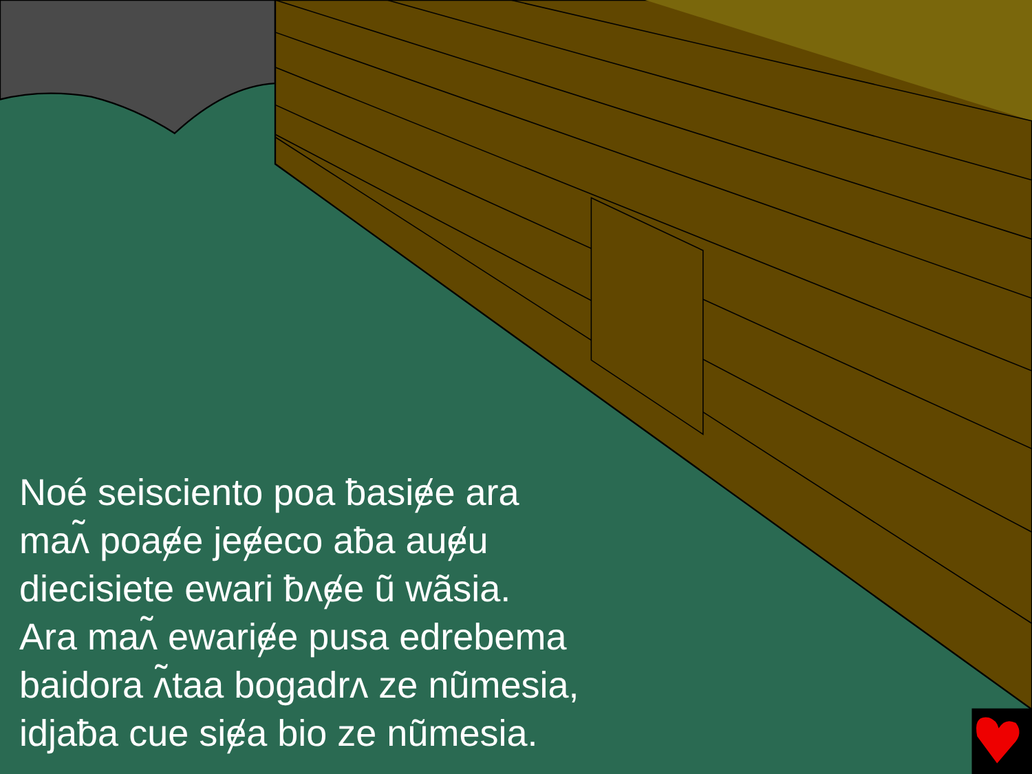Noé seisciento poa ƀasiɇe ara
maʌ̃ poaɇe jeɇeco aƀa auɇu
diecisiete ewari ƀʌɇe ũ wãsia.
Ara maʌ̃ ewariɇe pusa edrebema
baidora ʌ̃taa bogadrʌ ze nũmesia,
idjaƀa cue siɇa bio ze nũmesia.